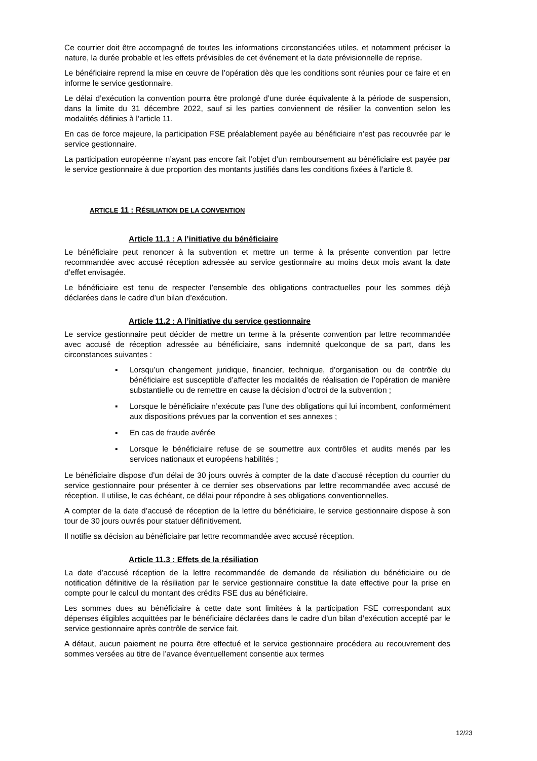Ce courrier doit être accompagné de toutes les informations circonstanciées utiles, et notamment préciser la nature, la durée probable et les effets prévisibles de cet événement et la date prévisionnelle de reprise.
Le bénéficiaire reprend la mise en œuvre de l’opération dès que les conditions sont réunies pour ce faire et en informe le service gestionnaire.
Le délai d’exécution la convention pourra être prolongé d’une durée équivalente à la période de suspension, dans la limite du 31 décembre 2022, sauf si les parties conviennent de résilier la convention selon les modalités définies à l’article 11.
En cas de force majeure, la participation FSE préalablement payée au bénéficiaire n’est pas recouvrée par le service gestionnaire.
La participation européenne n’ayant pas encore fait l’objet d’un remboursement au bénéficiaire est payée par le service gestionnaire à due proportion des montants justifiés dans les conditions fixées à l’article 8.
ARTICLE 11 : RÉSILIATION DE LA CONVENTION
Article 11.1 : A l’initiative du bénéficiaire
Le bénéficiaire peut renoncer à la subvention et mettre un terme à la présente convention par lettre recommandée avec accusé réception adressée au service gestionnaire au moins deux mois avant la date d’effet envisagée.
Le bénéficiaire est tenu de respecter l’ensemble des obligations contractuelles pour les sommes déjà déclarées dans le cadre d’un bilan d’exécution.
Article 11.2 : A l’initiative du service gestionnaire
Le service gestionnaire peut décider de mettre un terme à la présente convention par lettre recommandée avec accusé de réception adressée au bénéficiaire, sans indemnité quelconque de sa part, dans les circonstances suivantes :
▪ Lorsqu’un changement juridique, financier, technique, d’organisation ou de contrôle du bénéficiaire est susceptible d’affecter les modalités de réalisation de l’opération de manière substantielle ou de remettre en cause la décision d’octroi de la subvention ;
▪ Lorsque le bénéficiaire n’exécute pas l’une des obligations qui lui incombent, conformément aux dispositions prévues par la convention et ses annexes ;
▪ En cas de fraude avérée
▪ Lorsque le bénéficiaire refuse de se soumettre aux contrôles et audits menés par les services nationaux et européens habilités ;
Le bénéficiaire dispose d’un délai de 30 jours ouvrés à compter de la date d’accusé réception du courrier du service gestionnaire pour présenter à ce dernier ses observations par lettre recommandée avec accusé de réception. Il utilise, le cas échéant, ce délai pour répondre à ses obligations conventionnelles.
A compter de la date d’accusé de réception de la lettre du bénéficiaire, le service gestionnaire dispose à son tour de 30 jours ouvrés pour statuer définitivement.
Il notifie sa décision au bénéficiaire par lettre recommandée avec accusé réception.
Article 11.3 : Effets de la résiliation
La date d’accusé réception de la lettre recommandée de demande de résiliation du bénéficiaire ou de notification définitive de la résiliation par le service gestionnaire constitue la date effective pour la prise en compte pour le calcul du montant des crédits FSE dus au bénéficiaire.
Les sommes dues au bénéficiaire à cette date sont limitées à la participation FSE correspondant aux dépenses éligibles acquittées par le bénéficiaire déclarées dans le cadre d’un bilan d’exécution accepté par le service gestionnaire après contrôle de service fait.
A défaut, aucun paiement ne pourra être effectué et le service gestionnaire procédera au recouvrement des sommes versées au titre de l’avance éventuellement consentie aux termes
12/23